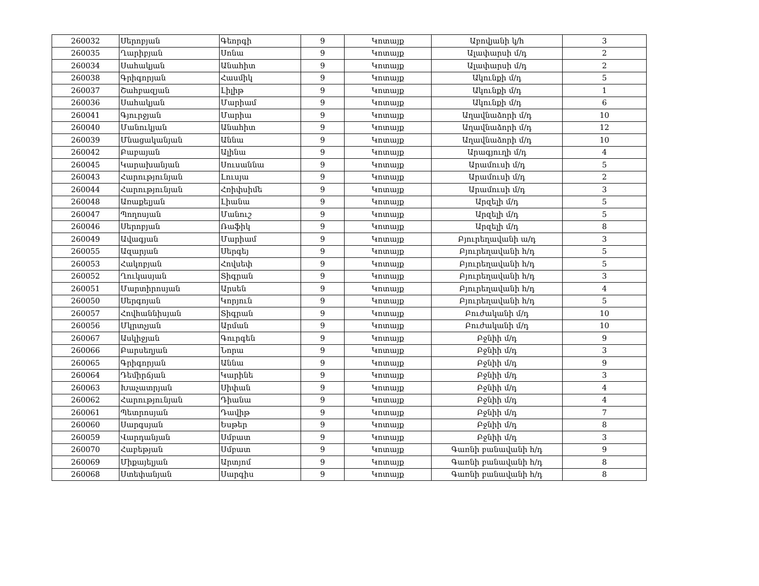| 260032 | Սերոբյան | Գեորգի | 9 | Կոտայք | Աբովյանի կ/հ | 3 |
| 260035 | Ղարիբյան | Սոնա | 9 | Կոտայք | Ալափարսի մ/դ | 2 |
| 260034 | Սահակյան | Անահիտ | 9 | Կոտայք | Ալափարսի մ/դ | 2 |
| 260038 | Գրիգորյան | Հասմիկ | 9 | Կոտայք | Ակունքի մ/դ | 5 |
| 260037 | Շահբազյան | Լիլիթ | 9 | Կոտայք | Ակունքի մ/դ | 1 |
| 260036 | Սահակյան | Մարիամ | 9 | Կոտայք | Ակունքի մ/դ | 6 |
| 260041 | Գյուրջյան | Մարիա | 9 | Կոտայք | Աղավնաձորի մ/դ | 10 |
| 260040 | Մանուկյան | Անահիտ | 9 | Կոտայք | Աղավնաձորի մ/դ | 12 |
| 260039 | Մնացականյան | Աննա | 9 | Կոտայք | Աղավնաձորի մ/դ | 10 |
| 260042 | Բաբայան | Ալինա | 9 | Կոտայք | Արագյուղի մ/դ | 4 |
| 260045 | Կարախանյան | Սուսաննա | 9 | Կոտայք | Արամուսի մ/դ | 5 |
| 260043 | Հարությունյան | Լուսյա | 9 | Կոտայք | Արամուսի մ/դ | 2 |
| 260044 | Հարությունյան | Հռիփսիմե | 9 | Կոտայք | Արամուսի մ/դ | 3 |
| 260048 | Առաքելյան | Լիանա | 9 | Կոտայք | Արզելի մ/դ | 5 |
| 260047 | Պողոսյան | Մանուշ | 9 | Կոտայք | Արզելի մ/դ | 5 |
| 260046 | Սերոբյան | Ռաֆիկ | 9 | Կոտայք | Արզելի մ/դ | 8 |
| 260049 | Ավագյան | Մարիամ | 9 | Կոտայք | Բյուրեղավանի ա/դ | 3 |
| 260055 | Ազարյան | Սերգեյ | 9 | Կոտայք | Բյուրեղավանի հ/դ | 5 |
| 260053 | Հակոբյան | Հովսեփ | 9 | Կոտայք | Բյուրեղավանի հ/դ | 5 |
| 260052 | Ղուկասյան | Տիգրան | 9 | Կոտայք | Բյուրեղավանի հ/դ | 3 |
| 260051 | Մարտիրոսյան | Արսեն | 9 | Կոտայք | Բյուրեղավանի հ/դ | 4 |
| 260050 | Սերգոյան | Կորյուն | 9 | Կոտայք | Բյուրեղավանի հ/դ | 5 |
| 260057 | Հովհաննիսյան | Տիգրան | 9 | Կոտայք | Բուժականի մ/դ | 10 |
| 260056 | Մկրտչյան | Արման | 9 | Կոտայք | Բուժականի մ/դ | 10 |
| 260067 | Ասկիջյան | Գուրգեն | 9 | Կոտայք | Բջնիի մ/դ | 9 |
| 260066 | Բարսեղյան | Նորա | 9 | Կոտայք | Բջնիի մ/դ | 3 |
| 260065 | Գրիգորյան | Աննա | 9 | Կոտայք | Բջնիի մ/դ | 9 |
| 260064 | Դեմիրճյան | Կարինե | 9 | Կոտայք | Բջնիի մ/դ | 3 |
| 260063 | Խաչատրյան | Սիփան | 9 | Կոտայք | Բջնիի մ/դ | 4 |
| 260062 | Հարությունյան | Դիանա | 9 | Կոտայք | Բջնիի մ/դ | 4 |
| 260061 | Պետրոսյան | Դավիթ | 9 | Կոտայք | Բջնիի մ/դ | 7 |
| 260060 | Սարգսյան | Եսթեր | 9 | Կոտայք | Բջնիի մ/դ | 8 |
| 260059 | Վարդանյան | Սմբատ | 9 | Կոտայք | Բջնիի մ/դ | 3 |
| 260070 | Հաբեթյան | Սմբատ | 9 | Կոտայք | Գառնի բանավանի հ/դ | 9 |
| 260069 | Միքայելյան | Արտյոմ | 9 | Կոտայք | Գառնի բանավանի հ/դ | 8 |
| 260068 | Ստեփանյան | Սարգիս | 9 | Կոտայք | Գառնի բանավանի հ/դ | 8 |